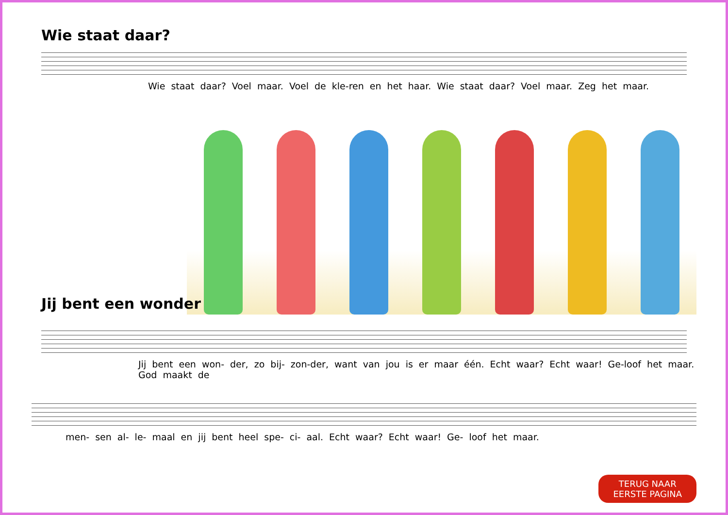Wie staat daar?
Wie staat daar? Voel maar. Voel de kle-ren en het haar. Wie staat daar? Voel maar. Zeg het maar.
Jij bent een wonder
Jij bent een won- der, zo bij- zon-der, want van jou is er maar één. Echt waar? Echt waar! Ge-loof het maar. God maakt de
men- sen al- le- maal en jij bent heel spe- ci- aal. Echt waar? Echt waar! Ge- loof het maar.
TERUG NAAR
EERSTE PAGINA